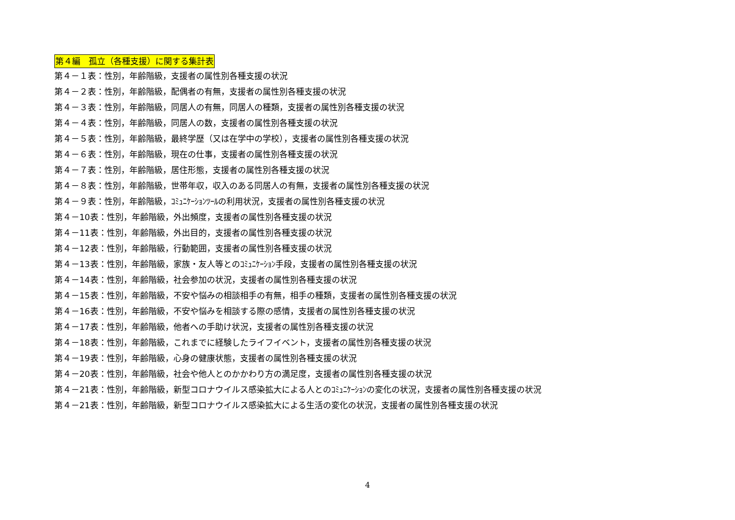第４編　孤立（各種支援）に関する集計表
第４－１表：性別，年齢階級，支援者の属性別各種支援の状況
第４－２表：性別，年齢階級，配偶者の有無，支援者の属性別各種支援の状況
第４－３表：性別，年齢階級，同居人の有無，同居人の種類，支援者の属性別各種支援の状況
第４－４表：性別，年齢階級，同居人の数，支援者の属性別各種支援の状況
第４－５表：性別，年齢階級，最終学歴（又は在学中の学校），支援者の属性別各種支援の状況
第４－６表：性別，年齢階級，現在の仕事，支援者の属性別各種支援の状況
第４－７表：性別，年齢階級，居住形態，支援者の属性別各種支援の状況
第４－８表：性別，年齢階級，世帯年収，収入のある同居人の有無，支援者の属性別各種支援の状況
第４－９表：性別，年齢階級，ｺﾐｭﾆｹｰｼｮﾝﾂｰﾙの利用状況，支援者の属性別各種支援の状況
第４－10表：性別，年齢階級，外出頻度，支援者の属性別各種支援の状況
第４－11表：性別，年齢階級，外出目的，支援者の属性別各種支援の状況
第４－12表：性別，年齢階級，行動範囲，支援者の属性別各種支援の状況
第４－13表：性別，年齢階級，家族・友人等とのｺﾐｭﾆｹｰｼｮﾝ手段，支援者の属性別各種支援の状況
第４－14表：性別，年齢階級，社会参加の状況，支援者の属性別各種支援の状況
第４－15表：性別，年齢階級，不安や悩みの相談相手の有無，相手の種類，支援者の属性別各種支援の状況
第４－16表：性別，年齢階級，不安や悩みを相談する際の感情，支援者の属性別各種支援の状況
第４－17表：性別，年齢階級，他者への手助け状況，支援者の属性別各種支援の状況
第４－18表：性別，年齢階級，これまでに経験したライフイベント，支援者の属性別各種支援の状況
第４－19表：性別，年齢階級，心身の健康状態，支援者の属性別各種支援の状況
第４－20表：性別，年齢階級，社会や他人とのかかわり方の満足度，支援者の属性別各種支援の状況
第４－21表：性別，年齢階級，新型コロナウイルス感染拡大による人とのｺﾐｭﾆｹｰｼｮﾝの変化の状況，支援者の属性別各種支援の状況
第４－21表：性別，年齢階級，新型コロナウイルス感染拡大による生活の変化の状況，支援者の属性別各種支援の状況
4